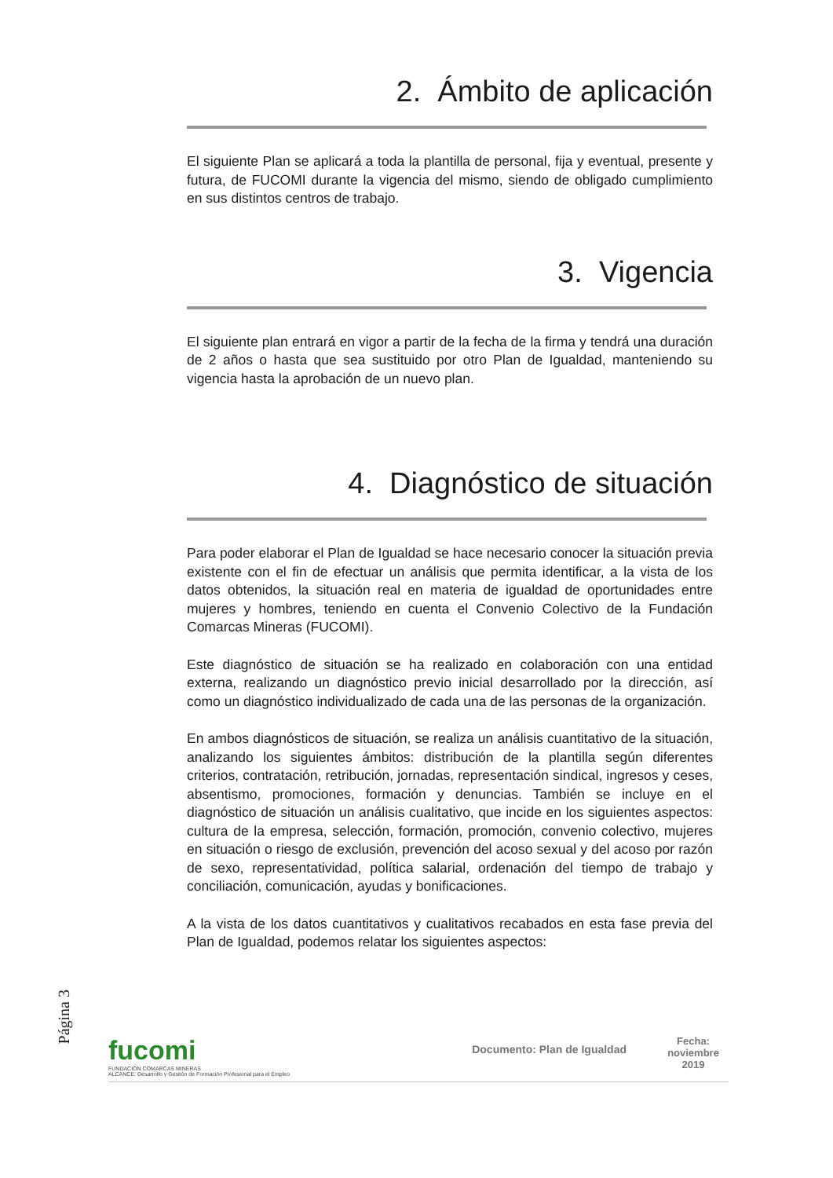2. Ámbito de aplicación
El siguiente Plan se aplicará a toda la plantilla de personal, fija y eventual, presente y futura, de FUCOMI durante la vigencia del mismo, siendo de obligado cumplimiento en sus distintos centros de trabajo.
3. Vigencia
El siguiente plan entrará en vigor a partir de la fecha de la firma y tendrá una duración de 2 años o hasta que sea sustituido por otro Plan de Igualdad, manteniendo su vigencia hasta la aprobación de un nuevo plan.
4. Diagnóstico de situación
Para poder elaborar el Plan de Igualdad se hace necesario conocer la situación previa existente con el fin de efectuar un análisis que permita identificar, a la vista de los datos obtenidos, la situación real en materia de igualdad de oportunidades entre mujeres y hombres, teniendo en cuenta el Convenio Colectivo de la Fundación Comarcas Mineras (FUCOMI).
Este diagnóstico de situación se ha realizado en colaboración con una entidad externa, realizando un diagnóstico previo inicial desarrollado por la dirección, así como un diagnóstico individualizado de cada una de las personas de la organización.
En ambos diagnósticos de situación, se realiza un análisis cuantitativo de la situación, analizando los siguientes ámbitos: distribución de la plantilla según diferentes criterios, contratación, retribución, jornadas, representación sindical, ingresos y ceses, absentismo, promociones, formación y denuncias. También se incluye en el diagnóstico de situación un análisis cualitativo, que incide en los siguientes aspectos: cultura de la empresa, selección, formación, promoción, convenio colectivo, mujeres en situación o riesgo de exclusión, prevención del acoso sexual y del acoso por razón de sexo, representatividad, política salarial, ordenación del tiempo de trabajo y conciliación, comunicación, ayudas y bonificaciones.
A la vista de los datos cuantitativos y cualitativos recabados en esta fase previa del Plan de Igualdad, podemos relatar los siguientes aspectos:
Página 3
fucomi
FUNDACIÓN COMARCAS MINERAS
ALCANCE: Desarrollo y Gestión de Formación Profesional para el Empleo
Documento: Plan de Igualdad
Fecha:
noviembre
2019